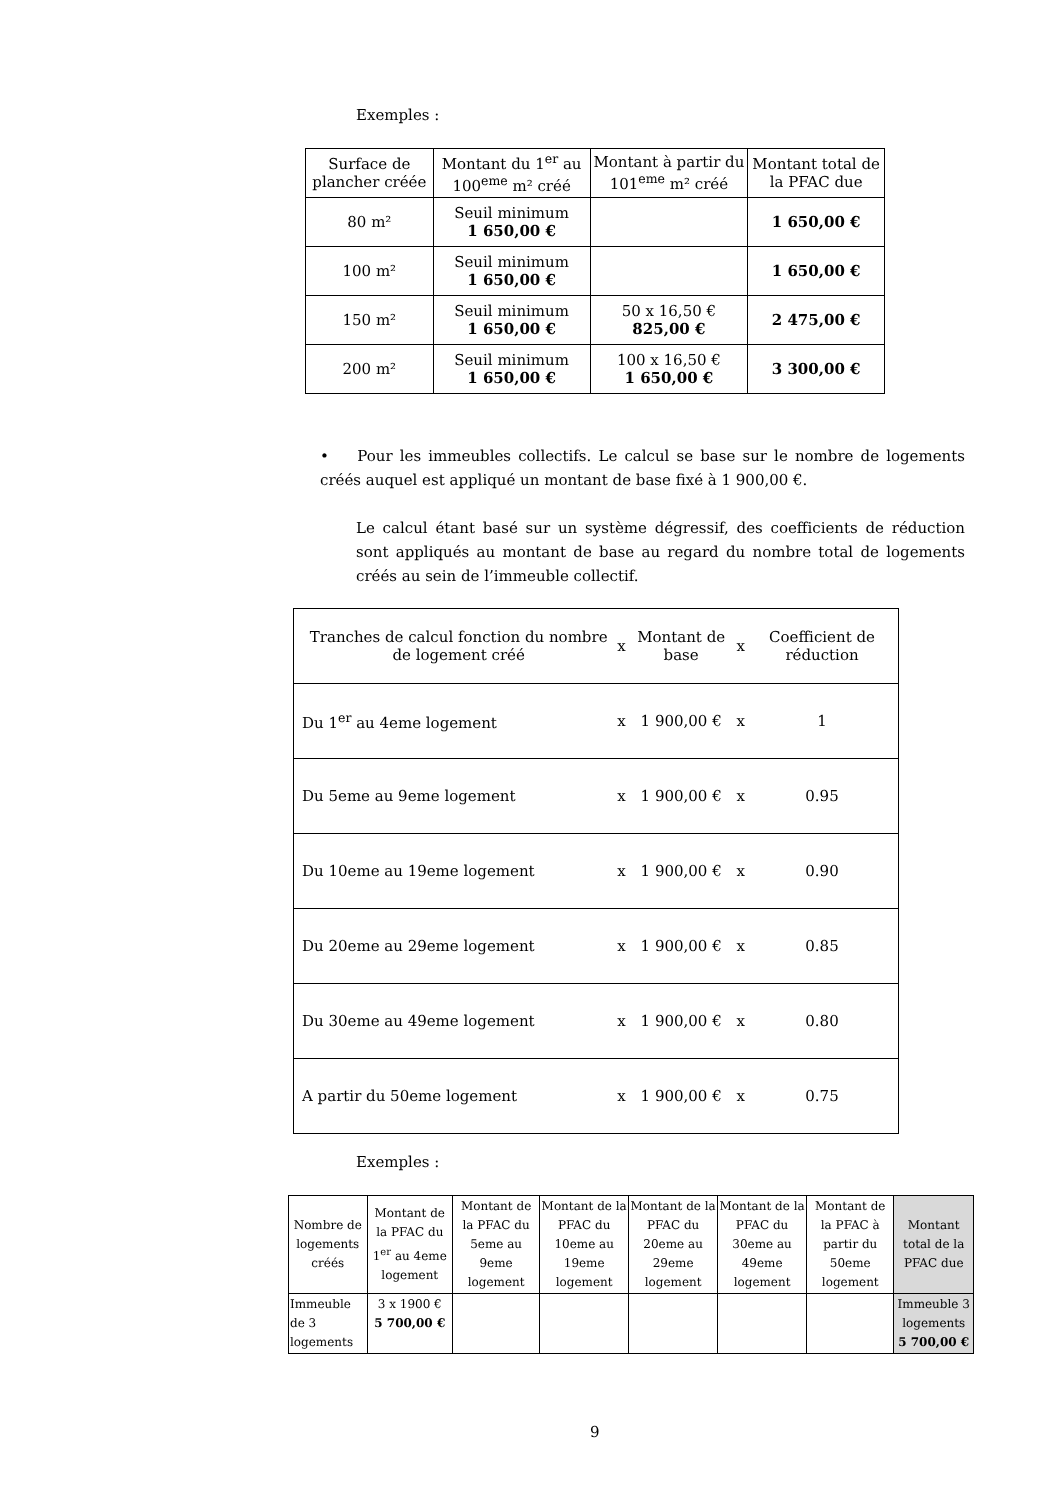Exemples :
| Surface de plancher créée | Montant du 1<sup>er</sup> au 100<sup>eme</sup> m² créé | Montant à partir du 101<sup>eme</sup> m² créé | Montant total de la PFAC due |
| --- | --- | --- | --- |
| 80 m² | Seuil minimum 1 650,00 € | | 1 650,00 € |
| 100 m² | Seuil minimum 1 650,00 € | | 1 650,00 € |
| 150 m² | Seuil minimum 1 650,00 € | 50 x 16,50 € 825,00 € | 2 475,00 € |
| 200 m² | Seuil minimum 1 650,00 € | 100 x 16,50 € 1 650,00 € | 3 300,00 € |
• Pour les immeubles collectifs. Le calcul se base sur le nombre de logements créés auquel est appliqué un montant de base fixé à 1 900,00 €.
Le calcul étant basé sur un système dégressif, des coefficients de réduction sont appliqués au montant de base au regard du nombre total de logements créés au sein de l’immeuble collectif.
| Tranches de calcul fonction du nombre de logement créé | x | Montant de base | x | Coefficient de réduction |
| Du 1<sup>er</sup> au 4eme logement | x | 1 900,00 € | x | 1 |
| Du 5eme au 9eme logement | x | 1 900,00 € | x | 0.95 |
| Du 10eme au 19eme logement | x | 1 900,00 € | x | 0.90 |
| Du 20eme au 29eme logement | x | 1 900,00 € | x | 0.85 |
| Du 30eme au 49eme logement | x | 1 900,00 € | x | 0.80 |
| A partir du 50eme logement | x | 1 900,00 € | x | 0.75 |
Exemples :
| Nombre de logements créés | Montant de la PFAC du 1<sup>er</sup> au 4eme logement | Montant de la PFAC du 5eme au 9eme logement | Montant de la PFAC du 10eme au 19eme logement | Montant de la PFAC du 20eme au 29eme logement | Montant de la PFAC du 30eme au 49eme logement | Montant de la PFAC à partir du 50eme logement | Montant total de la PFAC due |
| --- | --- | --- | --- | --- | --- | --- | --- |
| Immeuble de 3 logements | 3 x 1900 € 5 700,00 € | | | | | | Immeuble 3 logements 5 700,00 € |
9